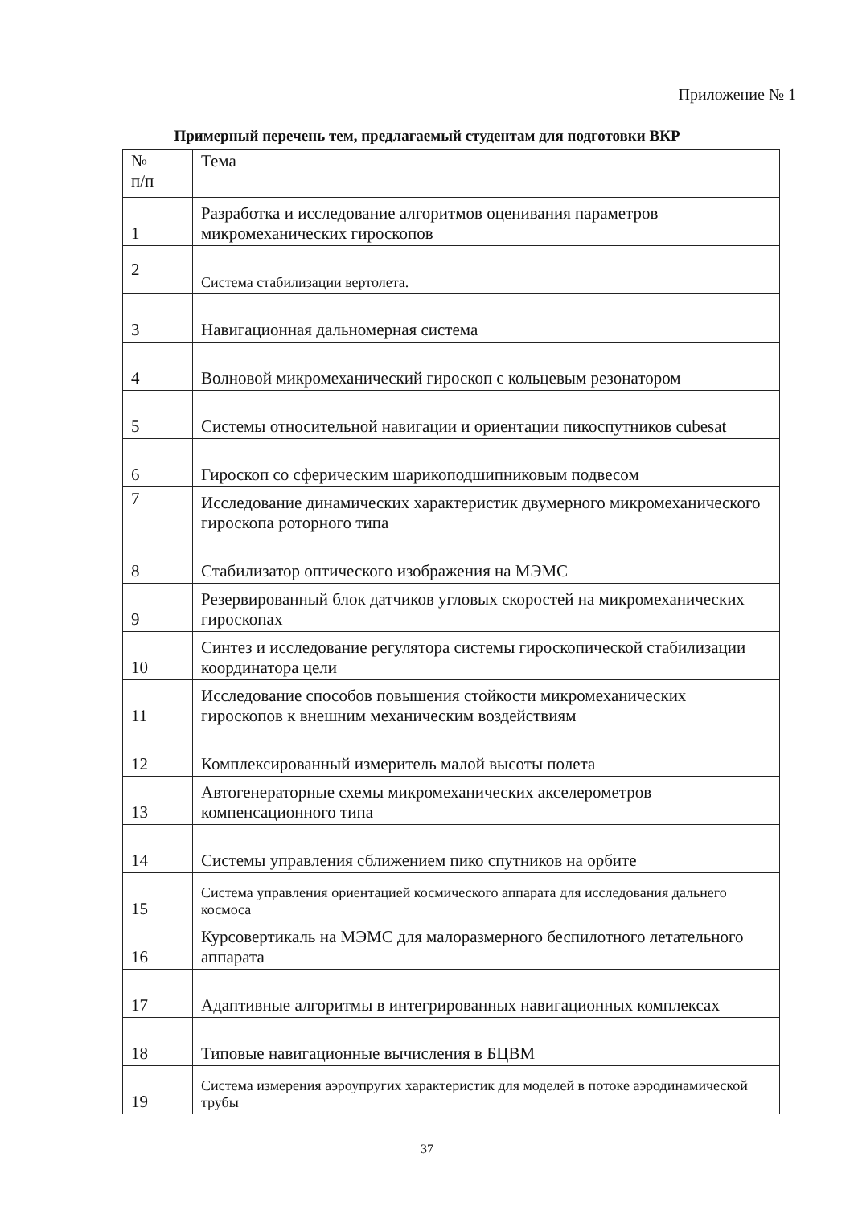Приложение № 1
Примерный перечень тем, предлагаемый студентам для подготовки ВКР
| № п/п | Тема |
| --- | --- |
| 1 | Разработка и исследование алгоритмов оценивания параметров микромеханических гироскопов |
| 2 | Система стабилизации вертолета. |
| 3 | Навигационная дальномерная система |
| 4 | Волновой микромеханический гироскоп с кольцевым резонатором |
| 5 | Системы относительной навигации и ориентации пикоспутников cubesat |
| 6 | Гироскоп со сферическим шарикоподшипниковым подвесом |
| 7 | Исследование динамических характеристик двумерного микромеханического гироскопа роторного типа |
| 8 | Стабилизатор оптического изображения на МЭМС |
| 9 | Резервированный блок датчиков угловых скоростей на микромеханических гироскопах |
| 10 | Синтез и исследование регулятора системы гироскопической стабилизации координатора цели |
| 11 | Исследование способов повышения стойкости микромеханических гироскопов к внешним механическим воздействиям |
| 12 | Комплексированный измеритель малой высоты полета |
| 13 | Автогенераторные схемы микромеханических акселерометров компенсационного типа |
| 14 | Системы управления сближением пико спутников на орбите |
| 15 | Система управления ориентацией космического аппарата для исследования дальнего космоса |
| 16 | Курсовертикаль на МЭМС для малоразмерного беспилотного летательного аппарата |
| 17 | Адаптивные алгоритмы в интегрированных навигационных комплексах |
| 18 | Типовые навигационные вычисления в БЦВМ |
| 19 | Система измерения аэроупругих характеристик для моделей в потоке аэродинамической трубы |
37